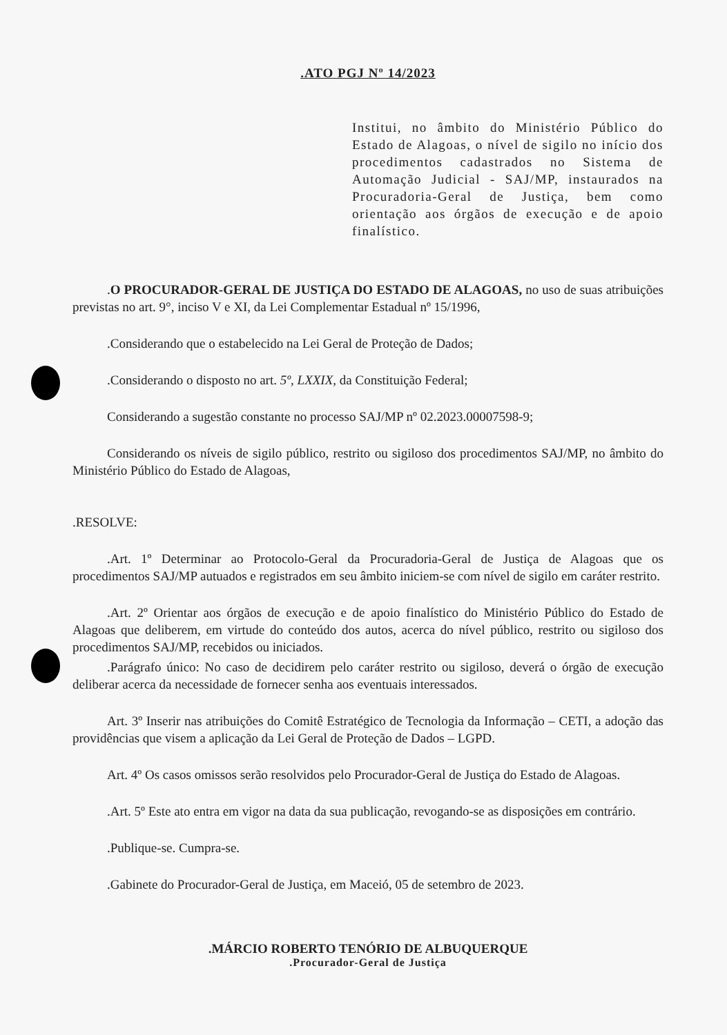.ATO PGJ Nº 14/2023
Institui, no âmbito do Ministério Público do Estado de Alagoas, o nível de sigilo no início dos procedimentos cadastrados no Sistema de Automação Judicial - SAJ/MP, instaurados na Procuradoria-Geral de Justiça, bem como orientação aos órgãos de execução e de apoio finalístico.
.O PROCURADOR-GERAL DE JUSTIÇA DO ESTADO DE ALAGOAS, no uso de suas atribuições previstas no art. 9°, inciso V e XI, da Lei Complementar Estadual nº 15/1996,
.Considerando que o estabelecido na Lei Geral de Proteção de Dados;
.Considerando o disposto no art. 5º, LXXIX, da Constituição Federal;
Considerando a sugestão constante no processo SAJ/MP nº 02.2023.00007598-9;
Considerando os níveis de sigilo público, restrito ou sigiloso dos procedimentos SAJ/MP, no âmbito do Ministério Público do Estado de Alagoas,
.RESOLVE:
.Art. 1º Determinar ao Protocolo-Geral da Procuradoria-Geral de Justiça de Alagoas que os procedimentos SAJ/MP autuados e registrados em seu âmbito iniciem-se com nível de sigilo em caráter restrito.
.Art. 2º Orientar aos órgãos de execução e de apoio finalístico do Ministério Público do Estado de Alagoas que deliberem, em virtude do conteúdo dos autos, acerca do nível público, restrito ou sigiloso dos procedimentos SAJ/MP, recebidos ou iniciados.
.Parágrafo único: No caso de decidirem pelo caráter restrito ou sigiloso, deverá o órgão de execução deliberar acerca da necessidade de fornecer senha aos eventuais interessados.
Art. 3º Inserir nas atribuições do Comitê Estratégico de Tecnologia da Informação – CETI, a adoção das providências que visem a aplicação da Lei Geral de Proteção de Dados – LGPD.
Art. 4º Os casos omissos serão resolvidos pelo Procurador-Geral de Justiça do Estado de Alagoas.
.Art. 5º Este ato entra em vigor na data da sua publicação, revogando-se as disposições em contrário.
.Publique-se. Cumpra-se.
.Gabinete do Procurador-Geral de Justiça, em Maceió, 05 de setembro de 2023.
.MÁRCIO ROBERTO TENÓRIO DE ALBUQUERQUE
.Procurador-Geral de Justiça